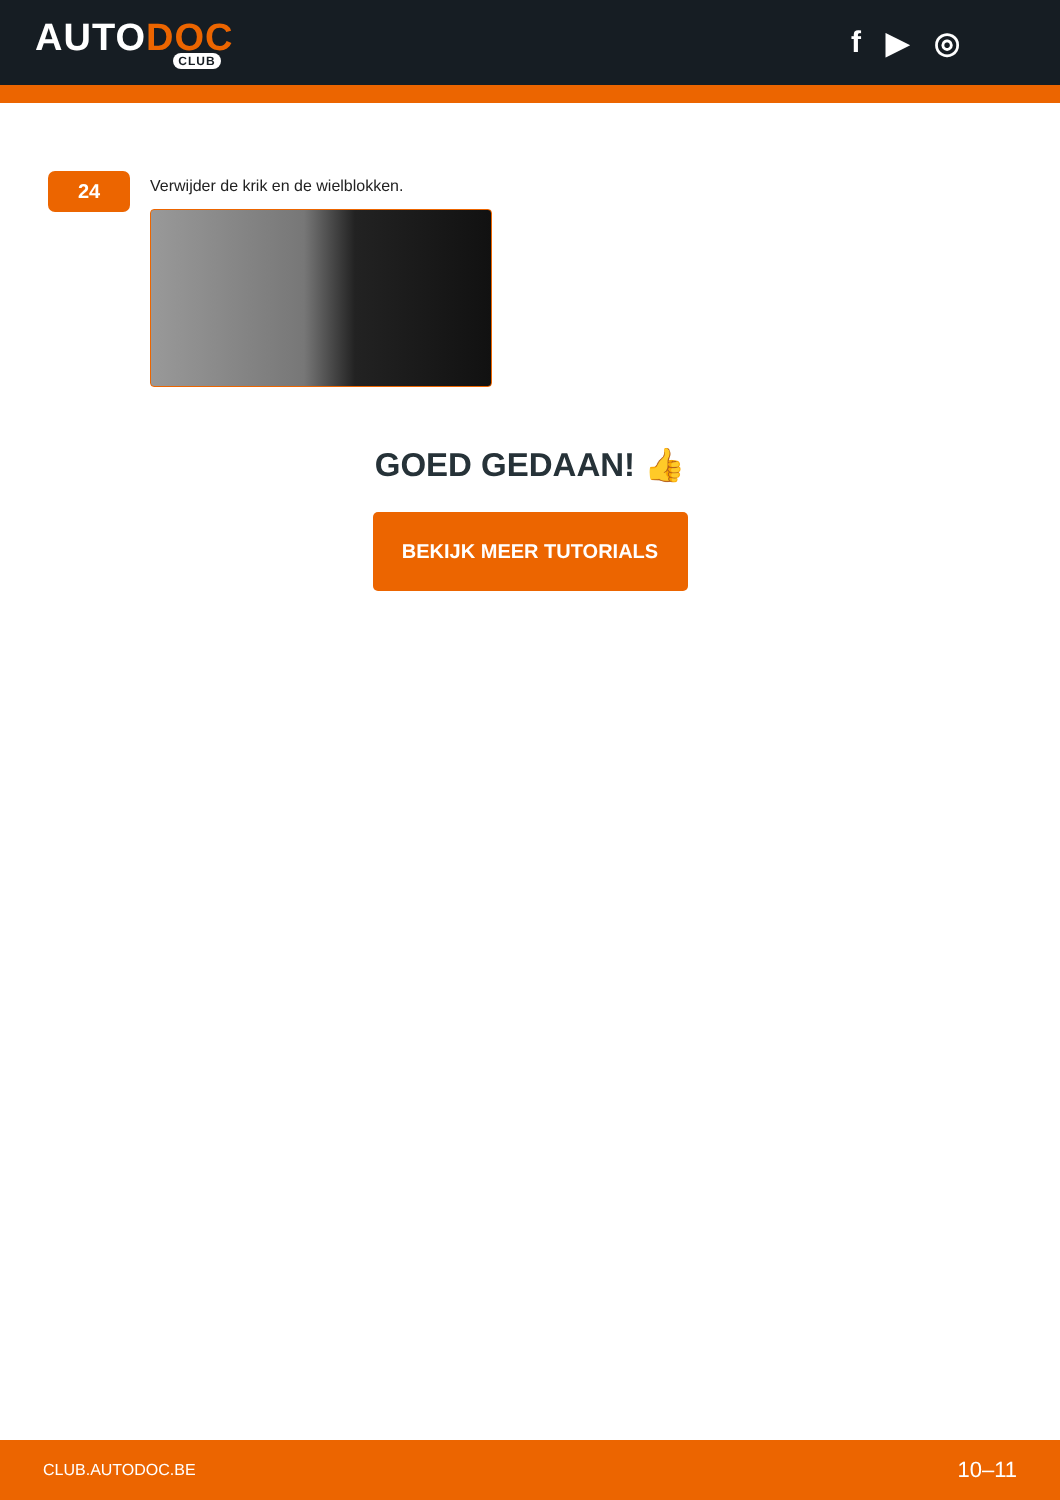AUTODOC
CLUB
f ▶ ◎
24
Verwijder de krik en de wielblokken.
GOED GEDAAN! 👍
BEKIJK MEER TUTORIALS
CLUB.AUTODOC.BE 10–11